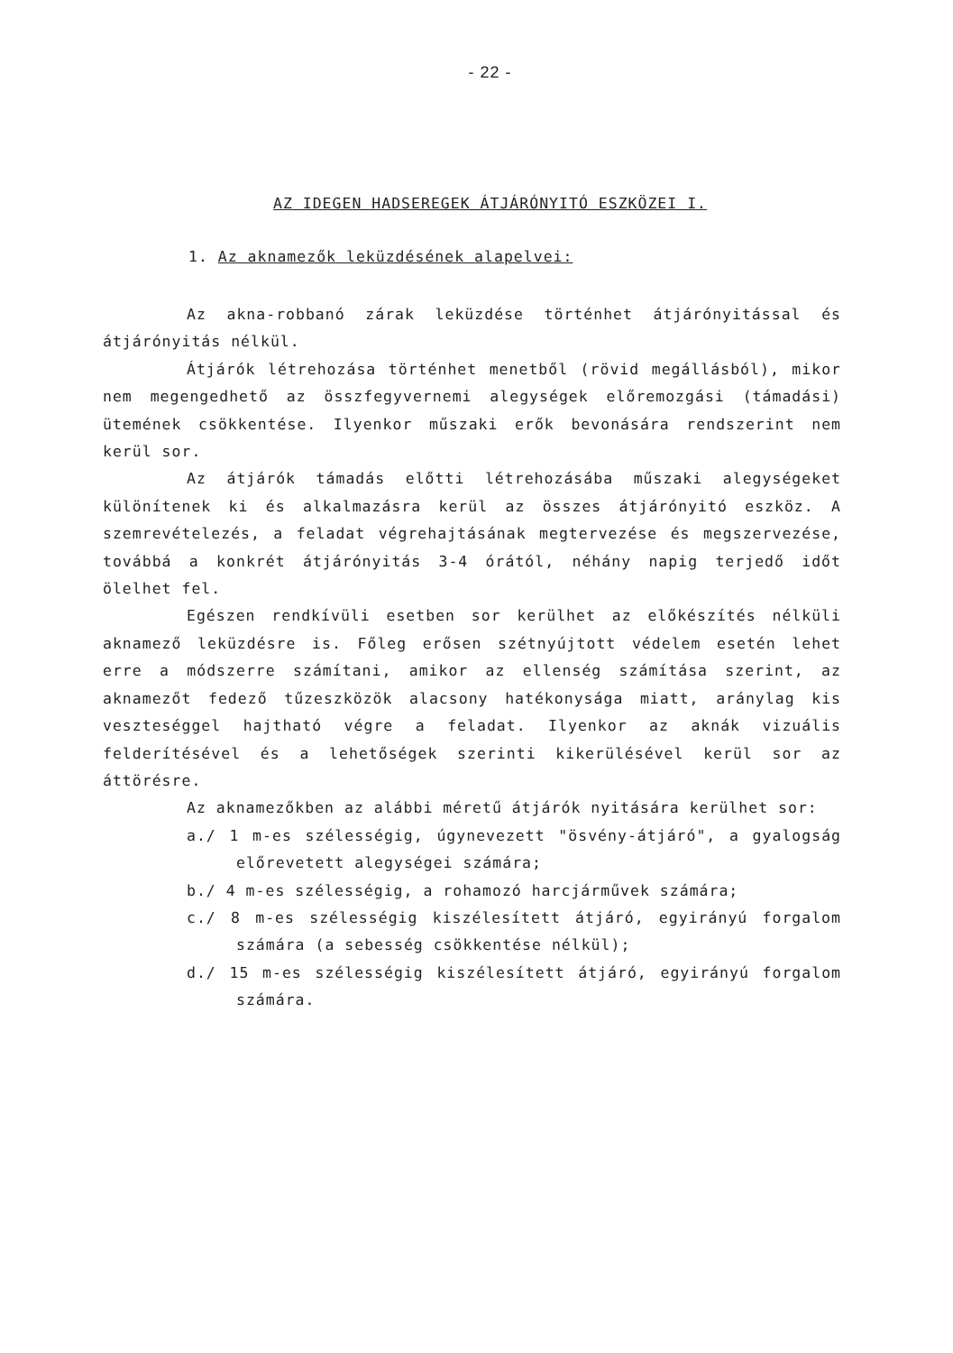- 22 -
AZ IDEGEN HADSEREGEK ÁTJÁRÓNYITÓ ESZKÖZEI I.
1. Az aknamezők leküzdésének alapelvei:
Az akna-robbanó zárak leküzdése történhet átjárónyitással és átjárónyitás nélkül.
Átjárók létrehozása történhet menetből (rövid megállásból), mikor nem megengedhető az összfegyvernemi alegységek előremozgási (támadási) ütemének csökkentése. Ilyenkor műszaki erők bevonására rendszerint nem kerül sor.
Az átjárók támadás előtti létrehozásába műszaki alegységeket különítenek ki és alkalmazásra kerül az összes átjárónyitó eszköz. A szemrevételezés, a feladat végrehajtásának megtervezése és megszervezése, továbbá a konkrét átjárónyitás 3-4 órától, néhány napig terjedő időt ölelhet fel.
Egészen rendkívüli esetben sor kerülhet az előkészítés nélküli aknamező leküzdésre is. Főleg erősen szétnyújtott védelem esetén lehet erre a módszerre számítani, amikor az ellenség számítása szerint, az aknamezőt fedező tűzeszközök alacsony hatékonysága miatt, aránylag kis veszteséggel hajtható végre a feladat. Ilyenkor az aknák vizuális felderítésével és a lehetőségek szerinti kikerülésével kerül sor az áttörésre.
Az aknamezőkben az alábbi méretű átjárók nyitására kerülhet sor:
a./ 1 m-es szélességig, úgynevezett "ösvény-átjáró", a gyalogság előrevetett alegységei számára;
b./ 4 m-es szélességig, a rohamozó harcjárművek számára;
c./ 8 m-es szélességig kiszélesített átjáró, egyirányú forgalom számára (a sebesség csökkentése nélkül);
d./ 15 m-es szélességig kiszélesített átjáró, egyirányú forgalom számára.